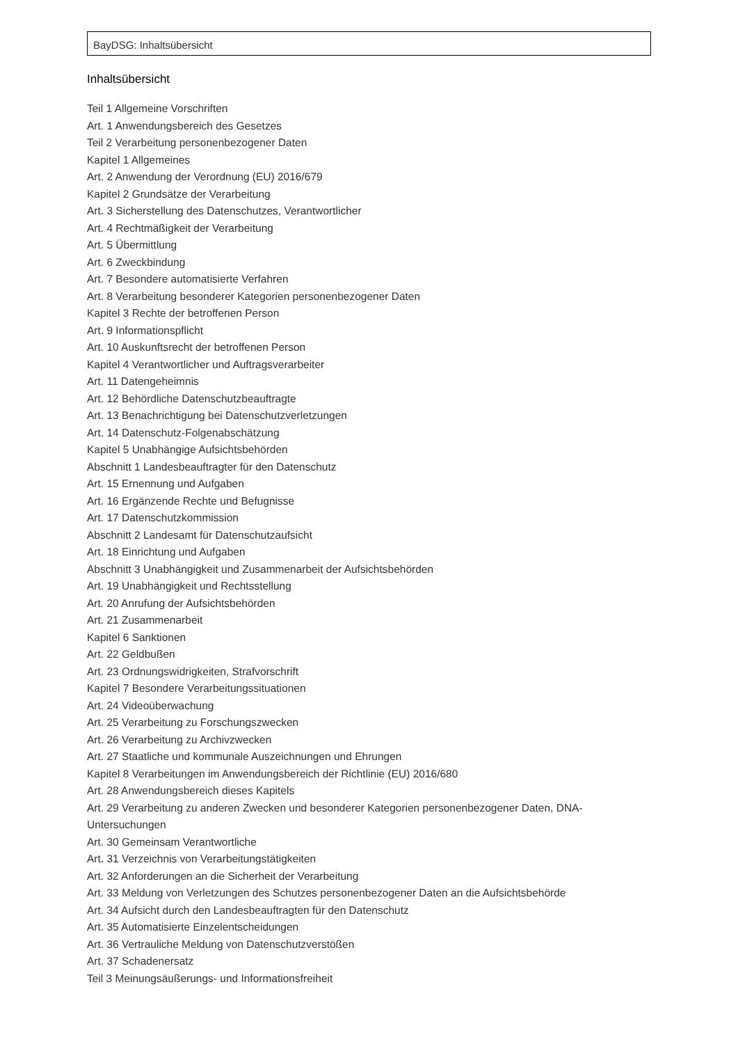BayDSG: Inhaltsübersicht
Inhaltsübersicht
Teil 1 Allgemeine Vorschriften
Art. 1 Anwendungsbereich des Gesetzes
Teil 2 Verarbeitung personenbezogener Daten
Kapitel 1 Allgemeines
Art. 2 Anwendung der Verordnung (EU) 2016/679
Kapitel 2 Grundsätze der Verarbeitung
Art. 3 Sicherstellung des Datenschutzes, Verantwortlicher
Art. 4 Rechtmäßigkeit der Verarbeitung
Art. 5 Übermittlung
Art. 6 Zweckbindung
Art. 7 Besondere automatisierte Verfahren
Art. 8 Verarbeitung besonderer Kategorien personenbezogener Daten
Kapitel 3 Rechte der betroffenen Person
Art. 9 Informationspflicht
Art. 10 Auskunftsrecht der betroffenen Person
Kapitel 4 Verantwortlicher und Auftragsverarbeiter
Art. 11 Datengeheimnis
Art. 12 Behördliche Datenschutzbeauftragte
Art. 13 Benachrichtigung bei Datenschutzverletzungen
Art. 14 Datenschutz-Folgenabschätzung
Kapitel 5 Unabhängige Aufsichtsbehörden
Abschnitt 1 Landesbeauftragter für den Datenschutz
Art. 15 Ernennung und Aufgaben
Art. 16 Ergänzende Rechte und Befugnisse
Art. 17 Datenschutzkommission
Abschnitt 2 Landesamt für Datenschutzaufsicht
Art. 18 Einrichtung und Aufgaben
Abschnitt 3 Unabhängigkeit und Zusammenarbeit der Aufsichtsbehörden
Art. 19 Unabhängigkeit und Rechtsstellung
Art. 20 Anrufung der Aufsichtsbehörden
Art. 21 Zusammenarbeit
Kapitel 6 Sanktionen
Art. 22 Geldbußen
Art. 23 Ordnungswidrigkeiten, Strafvorschrift
Kapitel 7 Besondere Verarbeitungssituationen
Art. 24 Videoüberwachung
Art. 25 Verarbeitung zu Forschungszwecken
Art. 26 Verarbeitung zu Archivzwecken
Art. 27 Staatliche und kommunale Auszeichnungen und Ehrungen
Kapitel 8 Verarbeitungen im Anwendungsbereich der Richtlinie (EU) 2016/680
Art. 28 Anwendungsbereich dieses Kapitels
Art. 29 Verarbeitung zu anderen Zwecken und besonderer Kategorien personenbezogener Daten, DNA-Untersuchungen
Art. 30 Gemeinsam Verantwortliche
Art. 31 Verzeichnis von Verarbeitungstätigkeiten
Art. 32 Anforderungen an die Sicherheit der Verarbeitung
Art. 33 Meldung von Verletzungen des Schutzes personenbezogener Daten an die Aufsichtsbehörde
Art. 34 Aufsicht durch den Landesbeauftragten für den Datenschutz
Art. 35 Automatisierte Einzelentscheidungen
Art. 36 Vertrauliche Meldung von Datenschutzverstößen
Art. 37 Schadenersatz
Teil 3 Meinungsäußerungs- und Informationsfreiheit